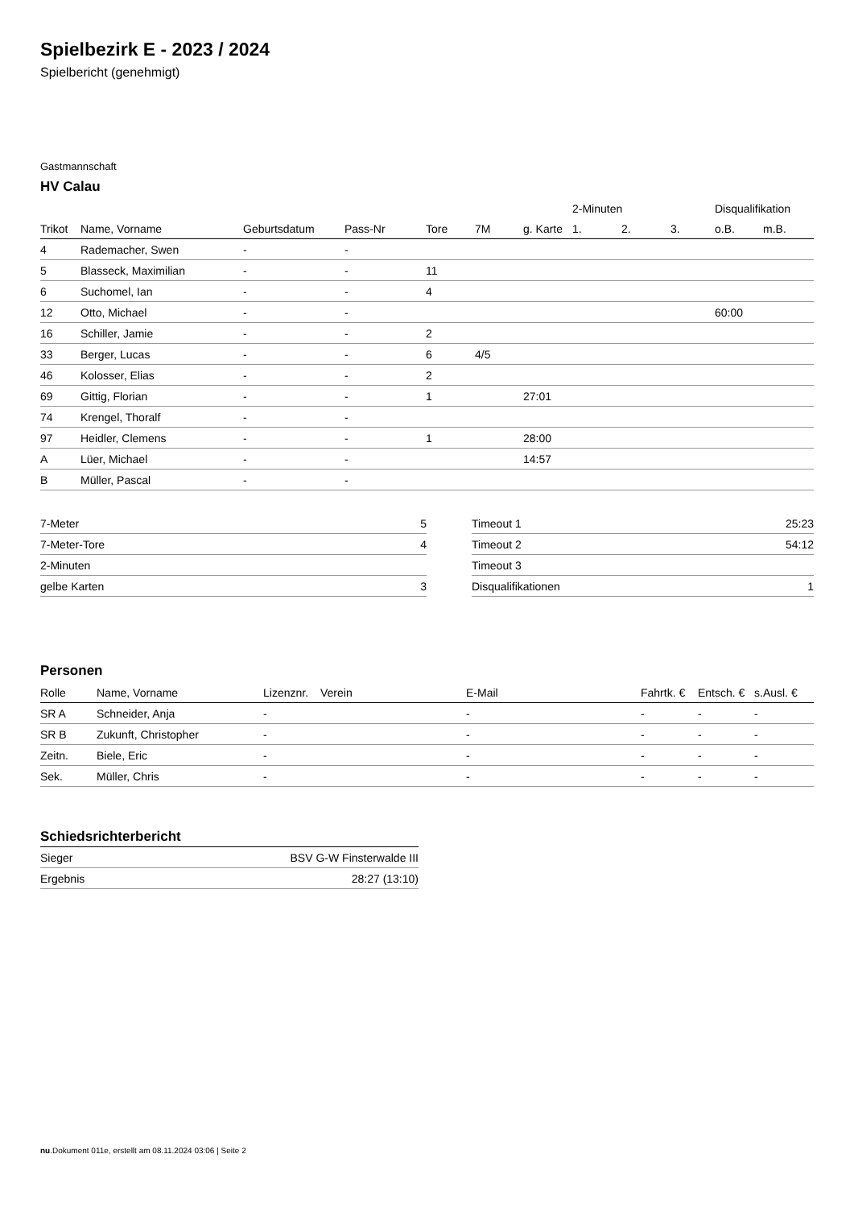Spielbezirk E - 2023 / 2024
Spielbericht (genehmigt)
Gastmannschaft
HV Calau
| | | | | | | | 2-Minuten | | | Disqualifikation | |
| --- | --- | --- | --- | --- | --- | --- | --- | --- | --- | --- | --- |
| Trikot | Name, Vorname | Geburtsdatum | Pass-Nr | Tore | 7M | g. Karte | 1. | 2. | 3. | o.B. | m.B. |
| 4 | Rademacher, Swen | - | - | | | | | | | | |
| 5 | Blasseck, Maximilian | - | - | 11 | | | | | | | |
| 6 | Suchomel, Ian | - | - | 4 | | | | | | | |
| 12 | Otto, Michael | - | - | | | | | | | 60:00 | |
| 16 | Schiller, Jamie | - | - | 2 | | | | | | | |
| 33 | Berger, Lucas | - | - | 6 | 4/5 | | | | | | |
| 46 | Kolosser, Elias | - | - | 2 | | | | | | | |
| 69 | Gittig, Florian | - | - | 1 | | 27:01 | | | | | |
| 74 | Krengel, Thoralf | - | - | | | | | | | | |
| 97 | Heidler, Clemens | - | - | 1 | | 28:00 | | | | | |
| A | Lüer, Michael | - | - | | | 14:57 | | | | | |
| B | Müller, Pascal | - | - | | | | | | | | |
| 7-Meter | 5 |
| 7-Meter-Tore | 4 |
| 2-Minuten | |
| gelbe Karten | 3 |
| Timeout 1 | 25:23 |
| Timeout 2 | 54:12 |
| Timeout 3 | |
| Disqualifikationen | 1 |
Personen
| Rolle | Name, Vorname | Lizenznr. | Verein | E-Mail | Fahrtk. € | Entsch. € | s.Ausl. € |
| --- | --- | --- | --- | --- | --- | --- | --- |
| SR A | Schneider, Anja | - | | - | - | - | - |
| SR B | Zukunft, Christopher | - | | - | - | - | - |
| Zeitn. | Biele, Eric | - | | - | - | - | - |
| Sek. | Müller, Chris | - | | - | - | - | - |
Schiedsrichterbericht
| Sieger | BSV G-W Finsterwalde III |
| Ergebnis | 28:27 (13:10) |
nu.Dokument 011e, erstellt am 08.11.2024 03:06 | Seite 2